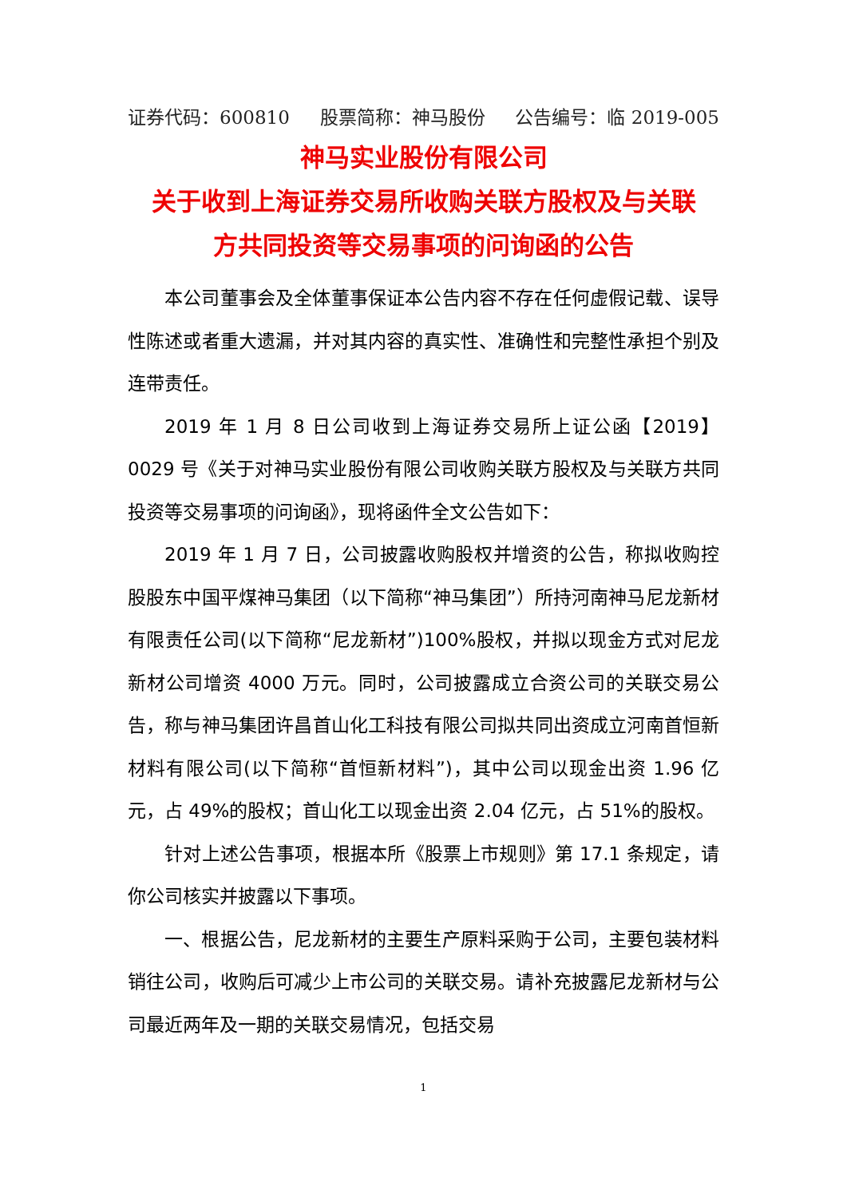证券代码：600810 股票简称：神马股份 公告编号：临 2019-005
神马实业股份有限公司
关于收到上海证券交易所收购关联方股权及与关联
方共同投资等交易事项的问询函的公告
本公司董事会及全体董事保证本公告内容不存在任何虚假记载、误导性陈述或者重大遗漏，并对其内容的真实性、准确性和完整性承担个别及连带责任。
2019 年 1 月 8 日公司收到上海证券交易所上证公函【2019】0029 号《关于对神马实业股份有限公司收购关联方股权及与关联方共同投资等交易事项的问询函》，现将函件全文公告如下：
2019 年 1 月 7 日，公司披露收购股权并增资的公告，称拟收购控股股东中国平煤神马集团（以下简称“神马集团”）所持河南神马尼龙新材有限责任公司(以下简称“尼龙新材”)100%股权，并拟以现金方式对尼龙新材公司增资 4000 万元。同时，公司披露成立合资公司的关联交易公告，称与神马集团许昌首山化工科技有限公司拟共同出资成立河南首恒新材料有限公司(以下简称“首恒新材料”)，其中公司以现金出资 1.96 亿元，占 49%的股权；首山化工以现金出资 2.04 亿元，占 51%的股权。
针对上述公告事项，根据本所《股票上市规则》第 17.1 条规定，请你公司核实并披露以下事项。
一、根据公告，尼龙新材的主要生产原料采购于公司，主要包装材料销往公司，收购后可减少上市公司的关联交易。请补充披露尼龙新材与公司最近两年及一期的关联交易情况，包括交易
1